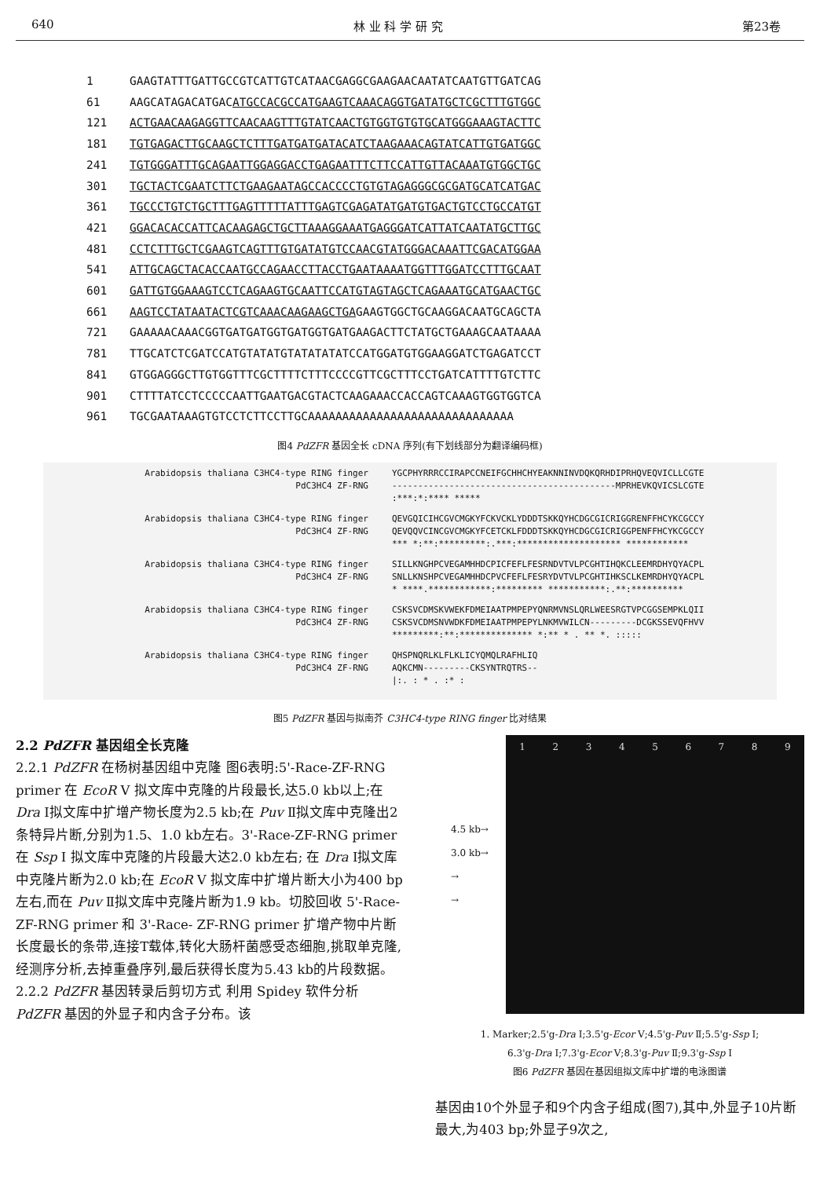640 林 业 科 学 研 究 第23卷
1 GAAGTATTTGATTGCCGTCATTGTCATAACGAGGCGAAGAACAATATCAATGTTGATCAG
61 AAGCATAGACATGACATGCCACGCCATGAAGTCAAACAGGTGATATGCTCGCTTTGTGGC
121 ACTGAACAAGAGGTTCAACAAGTTTGTATCAACTGTGGTGTGTGCATGGGAAAGTACTTC
181 TGTGAGACTTGCAAGCTCTTTGATGATGATACATCTAAGAAACAGTATCATTGTGATGGC
241 TGTGGGATTTGCAGAATTGGAGGACCTGAGAATTTCTTCCATTGTTACAAATGTGGCTGC
301 TGCTACTCGAATCTTCTGAAGAATAGCCACCCCTGTGTAGAGGGCGCGATGCATCATGAC
361 TGCCCTGTCTGCTTTGAGTTTTTATTTGAGTCGAGATATGATGTGACTGTCCTGCCATGT
421 GGACACACCATTCACAAGAGCTGCTTAAAGGAAATGAGGGATCATTATCAATATGCTTGC
481 CCTCTTTGCTCGAAGTCAGTTTGTGATATGTCCAACGTATGGGACAAATTCGACATGGAA
541 ATTGCAGCTACACCAATGCCAGAACCTTACCTGAATAAAATGGTTTGGATCCTTTGCAAT
601 GATTGTGGAAAGTCCTCAGAAGTGCAATTCCATGTAGTAGCTCAGAAATGCATGAACTGC
661 AAGTCCTATAATACTCGTCAAACAAGAAGCTGAGAAGTGGCTGCAAGGACAATGCAGCTA
721 GAAAAACAAACGGTGATGATGGTGATGGTGATGAAGACTTCTATGCTGAAAGCAATAAAA
781 TTGCATCTCGATCCATGTATATGTATATATATCCATGGATGTGGAAGGATCTGAGATCCT
841 GTGGAGGGCTTGTGGTTTCGCTTTTCTTTCCCCGTTCGCTTTCCTGATCATTTTGTCTTC
901 CTTTTATCCTCCCCCAATTGAATGACGTACTCAAGAAACCACCAGTCAAAGTGGTGGTCA
961 TGCGAATAAAGTGTCCTCTTCCTTGCAAAAAAAAAAAAAAAAAAAAAAAAAAAAAA
图4 PdZFR 基因全长 cDNA 序列(有下划线部分为翻译编码框)
Arabidopsis thaliana C3HC4-type RING finger PdC3HC4 ZF-RNG
YGCPHYRRRCCIRAPCCNEIFGCHHCHYEAKNNINVDQKQRHDIPRHQVEQVICLLCGTE
-------------------------------------------MPRHEVKQVICSLCGTE
:***:*:**** *****
Arabidopsis thaliana C3HC4-type RING finger PdC3HC4 ZF-RNG
QEVGQICIHCGVCMGKYFCKVCKLYDDDTSKKQYHCDGCGICRIGGRENFFHCYKCGCCY
QEVQQVCINCGVCMGKYFCETCKLFDDDTSKKQYHCDGCGICRIGGPENFFHCYKCGCCY
*** *:**:*********:.***:******************** ************
Arabidopsis thaliana C3HC4-type RING finger PdC3HC4 ZF-RNG
SILLKNGHPCVEGAMHHDCPICFEFLFESRNDVTVLPCGHTIHQKCLEEMRDHYQYACPL
SNLLKNSHPCVEGAMHHDCPVCFEFLFESRYDVTVLPCGHTIHKSCLKEMRDHYQYACPL
* ****.************:********* ***********:.**:**********
Arabidopsis thaliana C3HC4-type RING finger PdC3HC4 ZF-RNG
CSKSVCDMSKVWEKFDMEIAATPMPEPYQNRMVNSLQRLWEESRGTVPCGGSEMPKLQII
CSKSVCDMSNVWDKFDMEIAATPMPEPYLNKMVWILCN---------DCGKSSEVQFHVV
*********:**:************** *:** * . ** *. :::::
Arabidopsis thaliana C3HC4-type RING finger PdC3HC4 ZF-RNG
QHSPNQRLKLFLKLICYQMQLRAFHLIQ
AQKCMN---------CKSYNTRQTRS--
|:. : * . :* :
图5 PdZFR 基因与拟南芥 C3HC4-type RING finger 比对结果
2.2 PdZFR 基因组全长克隆
2.2.1 PdZFR 在杨树基因组中克隆 图6表明:5'-Race-ZF-RNG primer 在 EcoR Ⅴ 拟文库中克隆的片段最长,达5.0 kb以上;在 Dra Ⅰ拟文库中扩增产物长度为2.5 kb;在 Puv Ⅱ拟文库中克隆出2条特异片断,分别为1.5、1.0 kb左右。3'-Race-ZF-RNG primer 在 Ssp Ⅰ 拟文库中克隆的片段最大达2.0 kb左右; 在 Dra Ⅰ拟文库中克隆片断为2.0 kb;在 EcoR Ⅴ 拟文库中扩增片断大小为400 bp左右,而在 Puv Ⅱ拟文库中克隆片断为1.9 kb。切胶回收 5'-Race- ZF-RNG primer 和 3'-Race- ZF-RNG primer 扩增产物中片断长度最长的条带,连接T载体,转化大肠杆菌感受态细胞,挑取单克隆,经测序分析,去掉重叠序列,最后获得长度为5.43 kb的片段数据。
2.2.2 PdZFR 基因转录后剪切方式 利用 Spidey 软件分析 PdZFR 基因的外显子和内含子分布。该
1 2 3 4 5 6 7 8 9
4.5 kb→
3.0 kb→
→
→
1. Marker;2.5'g-Dra Ⅰ;3.5'g-Ecor Ⅴ;4.5'g-Puv Ⅱ;5.5'g-Ssp Ⅰ;
6.3'g-Dra Ⅰ;7.3'g-Ecor Ⅴ;8.3'g-Puv Ⅱ;9.3'g-Ssp Ⅰ
图6 PdZFR 基因在基因组拟文库中扩增的电泳图谱
基因由10个外显子和9个内含子组成(图7),其中,外显子10片断最大,为403 bp;外显子9次之,